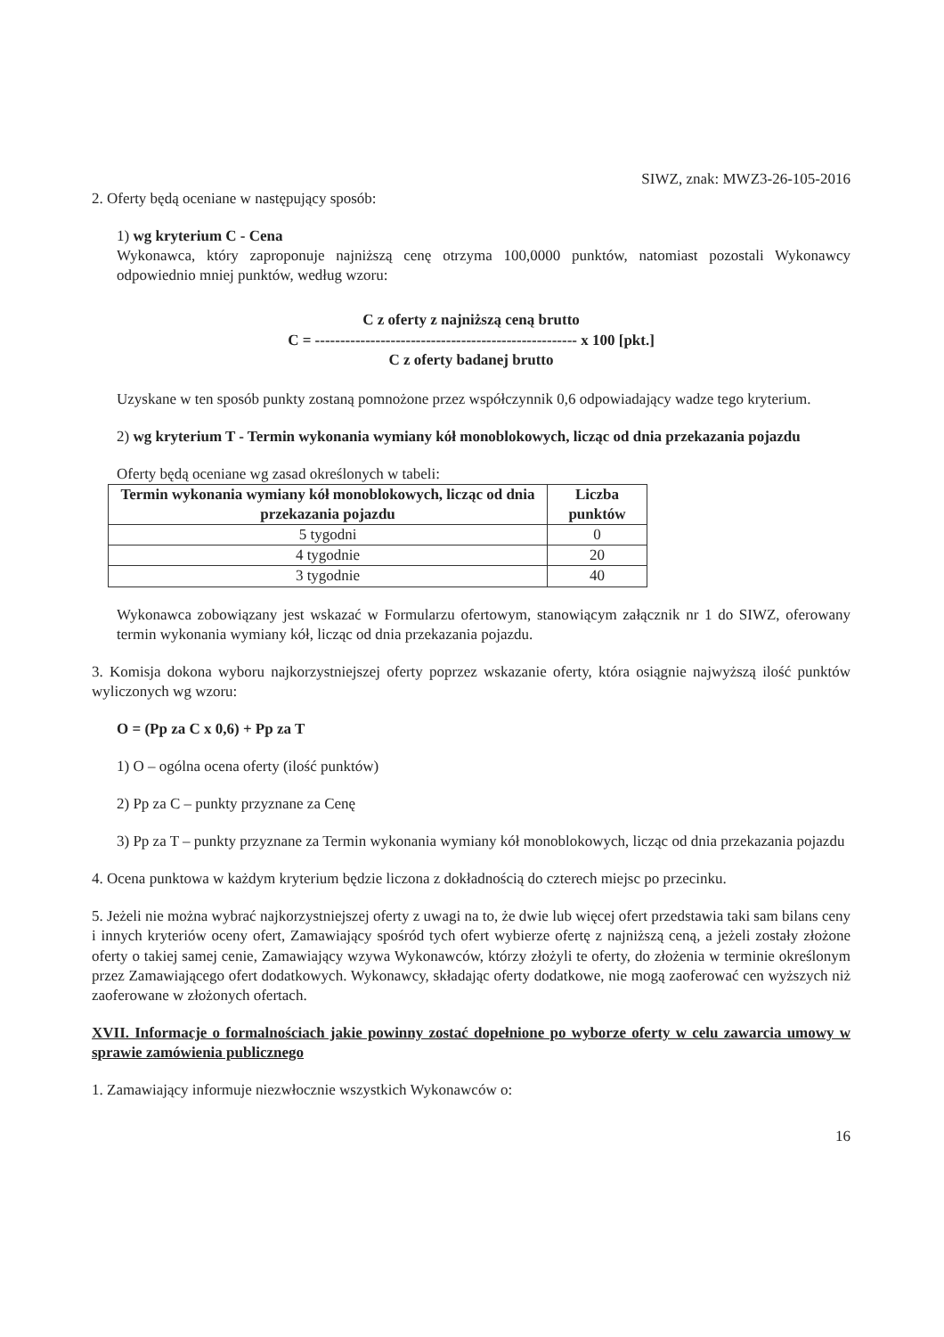SIWZ, znak: MWZ3-26-105-2016
2. Oferty będą oceniane w następujący sposób:
1) wg kryterium C - Cena
Wykonawca, który zaproponuje najniższą cenę otrzyma 100,0000 punktów, natomiast pozostali Wykonawcy odpowiednio mniej punktów, według wzoru:
C z oferty z najniższą ceną brutto
C = ---------------------------------------------------- x 100 [pkt.]
C z oferty badanej brutto
Uzyskane w ten sposób punkty zostaną pomnożone przez współczynnik 0,6 odpowiadający wadze tego kryterium.
2) wg kryterium T - Termin wykonania wymiany kół monoblokowych, licząc od dnia przekazania pojazdu
Oferty będą oceniane wg zasad określonych w tabeli:
| Termin wykonania wymiany kół monoblokowych, licząc od dnia przekazania pojazdu | Liczba punktów |
| --- | --- |
| 5 tygodni | 0 |
| 4 tygodnie | 20 |
| 3 tygodnie | 40 |
Wykonawca zobowiązany jest wskazać w Formularzu ofertowym, stanowiącym załącznik nr 1 do SIWZ, oferowany termin wykonania wymiany kół, licząc od dnia przekazania pojazdu.
3. Komisja dokona wyboru najkorzystniejszej oferty poprzez wskazanie oferty, która osiągnie najwyższą ilość punktów wyliczonych wg wzoru:
O = (Pp za C x 0,6) + Pp za T
1) O – ogólna ocena oferty (ilość punktów)
2) Pp za C – punkty przyznane za Cenę
3) Pp za T – punkty przyznane za Termin wykonania wymiany kół monoblokowych, licząc od dnia przekazania pojazdu
4. Ocena punktowa w każdym kryterium będzie liczona z dokładnością do czterech miejsc po przecinku.
5. Jeżeli nie można wybrać najkorzystniejszej oferty z uwagi na to, że dwie lub więcej ofert przedstawia taki sam bilans ceny i innych kryteriów oceny ofert, Zamawiający spośród tych ofert wybierze ofertę z najniższą ceną, a jeżeli zostały złożone oferty o takiej samej cenie, Zamawiający wzywa Wykonawców, którzy złożyli te oferty, do złożenia w terminie określonym przez Zamawiającego ofert dodatkowych. Wykonawcy, składając oferty dodatkowe, nie mogą zaoferować cen wyższych niż zaoferowane w złożonych ofertach.
XVII. Informacje o formalnościach jakie powinny zostać dopełnione po wyborze oferty w celu zawarcia umowy w sprawie zamówienia publicznego
1. Zamawiający informuje niezwłocznie wszystkich Wykonawców o:
16